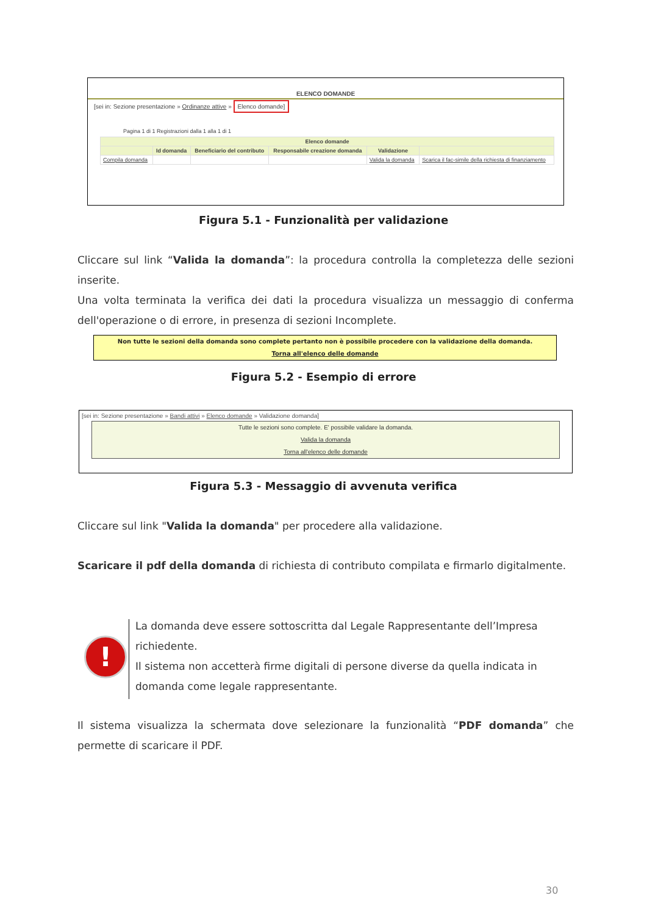ELENCO DOMANDE
[sei in: Sezione presentazione » Ordinanze attive » Elenco domande]
Pagina 1 di 1 Registrazioni dalla 1 alla 1 di 1
| Elenco domande | | | | | |
| --- | --- | --- | --- | --- | --- |
| | Id domanda | Beneficiario del contributo | Responsabile creazione domanda | Validazione | |
| Compila domanda | | | | Valida la domanda | Scarica il fac-simile della richiesta di finanziamento |
Figura 5.1 - Funzionalità per validazione
Cliccare sul link “Valida la domanda”: la procedura controlla la completezza delle sezioni inserite.
Una volta terminata la verifica dei dati la procedura visualizza un messaggio di conferma dell'operazione o di errore, in presenza di sezioni Incomplete.
Non tutte le sezioni della domanda sono complete pertanto non è possibile procedere con la validazione della domanda.
Torna all'elenco delle domande
Figura 5.2 - Esempio di errore
[sei in: Sezione presentazione » Bandi attivi » Elenco domande » Validazione domanda]
Tutte le sezioni sono complete. E' possibile validare la domanda.
Valida la domanda
Torna all'elenco delle domande
Figura 5.3 - Messaggio di avvenuta verifica
Cliccare sul link "Valida la domanda" per procedere alla validazione.
Scaricare il pdf della domanda di richiesta di contributo compilata e firmarlo digitalmente.
!
La domanda deve essere sottoscritta dal Legale Rappresentante dell’Impresa richiedente.
Il sistema non accetterà firme digitali di persone diverse da quella indicata in domanda come legale rappresentante.
Il sistema visualizza la schermata dove selezionare la funzionalità “PDF domanda” che permette di scaricare il PDF.
30